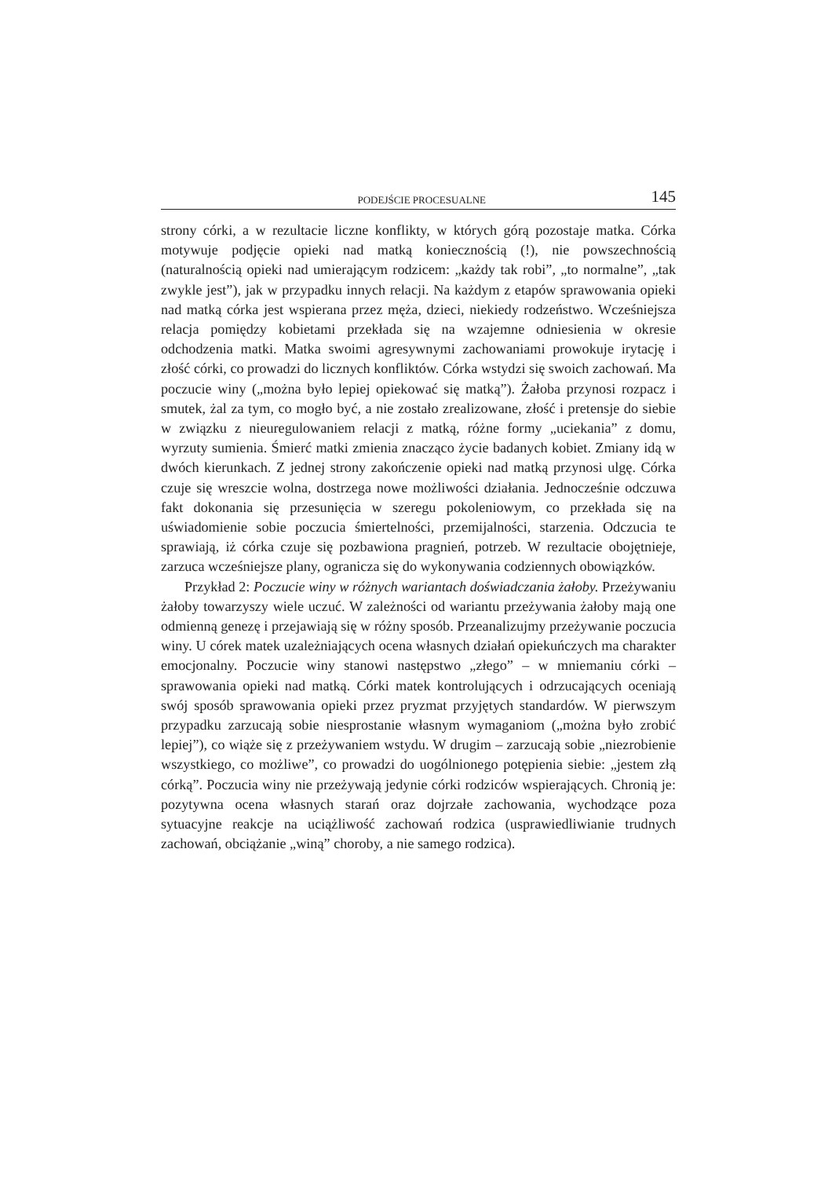PODEJŚCIE PROCESUALNE 145
strony córki, a w rezultacie liczne konflikty, w których górą pozostaje matka. Córka motywuje podjęcie opieki nad matką koniecznością (!), nie powszechnością (naturalnością opieki nad umierającym rodzicem: „każdy tak robi”, „to normalne”, „tak zwykle jest”), jak w przypadku innych relacji. Na każdym z etapów sprawowania opieki nad matką córka jest wspierana przez męża, dzieci, niekiedy rodzeństwo. Wcześniejsza relacja pomiędzy kobietami przekłada się na wzajemne odniesienia w okresie odchodzenia matki. Matka swoimi agresywnymi zachowaniami prowokuje irytację i złość córki, co prowadzi do licznych konfliktów. Córka wstydzi się swoich zachowań. Ma poczucie winy („można było lepiej opiekować się matką”). Żałoba przynosi rozpacz i smutek, żal za tym, co mogło być, a nie zostało zrealizowane, złość i pretensje do siebie w związku z nieuregulowaniem relacji z matką, różne formy „uciekania” z domu, wyrzuty sumienia. Śmierć matki zmienia znacząco życie badanych kobiet. Zmiany idą w dwóch kierunkach. Z jednej strony zakończenie opieki nad matką przynosi ulgę. Córka czuje się wreszcie wolna, dostrzega nowe możliwości działania. Jednocześnie odczuwa fakt dokonania się przesunięcia w szeregu pokoleniowym, co przekłada się na uświadomienie sobie poczucia śmiertelności, przemijalności, starzenia. Odczucia te sprawiają, iż córka czuje się pozbawiona pragnień, potrzeb. W rezultacie obojętnieje, zarzuca wcześniejsze plany, ogranicza się do wykonywania codziennych obowiązków.
Przykład 2: Poczucie winy w różnych wariantach doświadczania żałoby. Przeżywaniu żałoby towarzyszy wiele uczuć. W zależności od wariantu przeżywania żałoby mają one odmienną genezę i przejawiają się w różny sposób. Przeanalizujmy przeżywanie poczucia winy. U córek matek uzależniających ocena własnych działań opiekuńczych ma charakter emocjonalny. Poczucie winy stanowi następstwo „złego” – w mniemaniu córki – sprawowania opieki nad matką. Córki matek kontrolujących i odrzucających oceniają swój sposób sprawowania opieki przez pryzmat przyjętych standardów. W pierwszym przypadku zarzucają sobie niesprostanie własnym wymaganiom („można było zrobić lepiej”), co wiąże się z przeżywaniem wstydu. W drugim – zarzucają sobie „niezrobienie wszystkiego, co możliwe”, co prowadzi do uogólnionego potępienia siebie: „jestem złą córką”. Poczucia winy nie przeżywają jedynie córki rodziców wspierających. Chronią je: pozytywna ocena własnych starań oraz dojrzałe zachowania, wychodzące poza sytuacyjne reakcje na uciążliwość zachowań rodzica (usprawiedliwianie trudnych zachowań, obciążanie „winą” choroby, a nie samego rodzica).